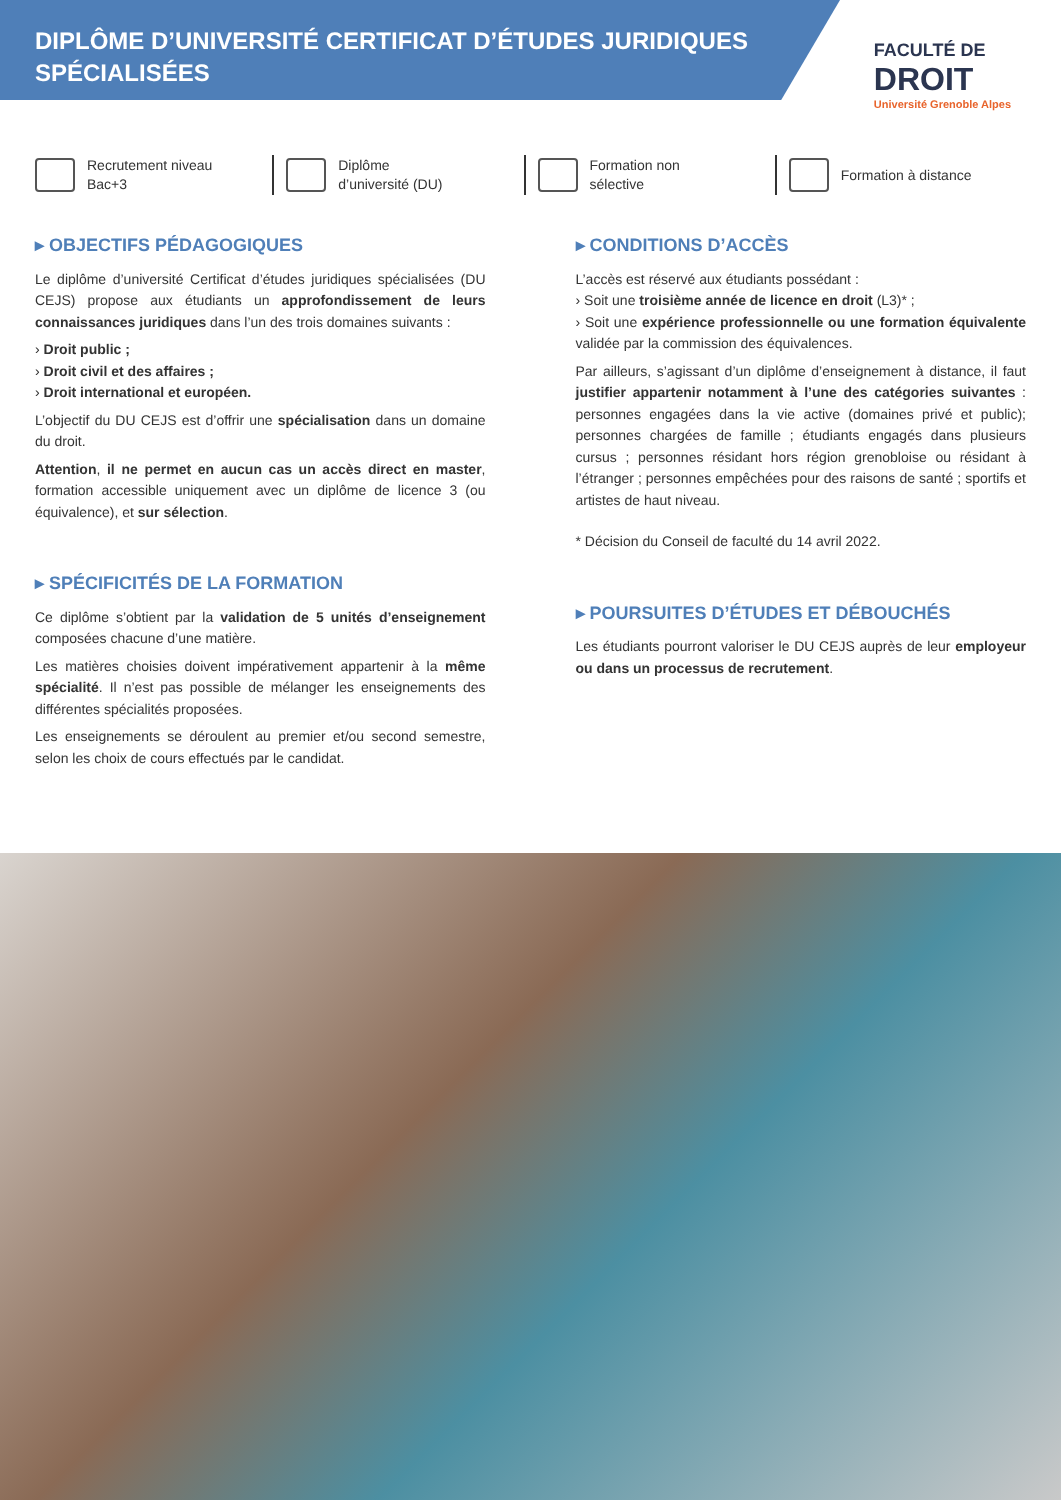DIPLÔME D’UNIVERSITÉ CERTIFICAT D’ÉTUDES JURIDIQUES SPÉCIALISÉES
FACULTÉ DE
DROIT
Université Grenoble Alpes
Recrutement niveau
Bac+3
Diplôme
d’université (DU)
Formation non
sélective
Formation à distance
▸ OBJECTIFS PÉDAGOGIQUES
Le diplôme d’université Certificat d’études juridiques spécialisées (DU CEJS) propose aux étudiants un approfondissement de leurs connaissances juridiques dans l’un des trois domaines suivants :
› Droit public ;
› Droit civil et des affaires ;
› Droit international et européen.
L’objectif du DU CEJS est d’offrir une spécialisation dans un domaine du droit.
Attention, il ne permet en aucun cas un accès direct en master, formation accessible uniquement avec un diplôme de licence 3 (ou équivalence), et sur sélection.
▸ SPÉCIFICITÉS DE LA FORMATION
Ce diplôme s’obtient par la validation de 5 unités d’enseignement composées chacune d’une matière.
Les matières choisies doivent impérativement appartenir à la même spécialité. Il n’est pas possible de mélanger les enseignements des différentes spécialités proposées.
Les enseignements se déroulent au premier et/ou second semestre, selon les choix de cours effectués par le candidat.
▸ CONDITIONS D’ACCÈS
L’accès est réservé aux étudiants possédant :
› Soit une troisième année de licence en droit (L3)* ;
› Soit une expérience professionnelle ou une formation équivalente validée par la commission des équivalences.
Par ailleurs, s’agissant d’un diplôme d’enseignement à distance, il faut justifier appartenir notamment à l’une des catégories suivantes : personnes engagées dans la vie active (domaines privé et public); personnes chargées de famille ; étudiants engagés dans plusieurs cursus ; personnes résidant hors région grenobloise ou résidant à l’étranger ; personnes empêchées pour des raisons de santé ; sportifs et artistes de haut niveau.
* Décision du Conseil de faculté du 14 avril 2022.
▸ POURSUITES D’ÉTUDES ET DÉBOUCHÉS
Les étudiants pourront valoriser le DU CEJS auprès de leur employeur ou dans un processus de recrutement.